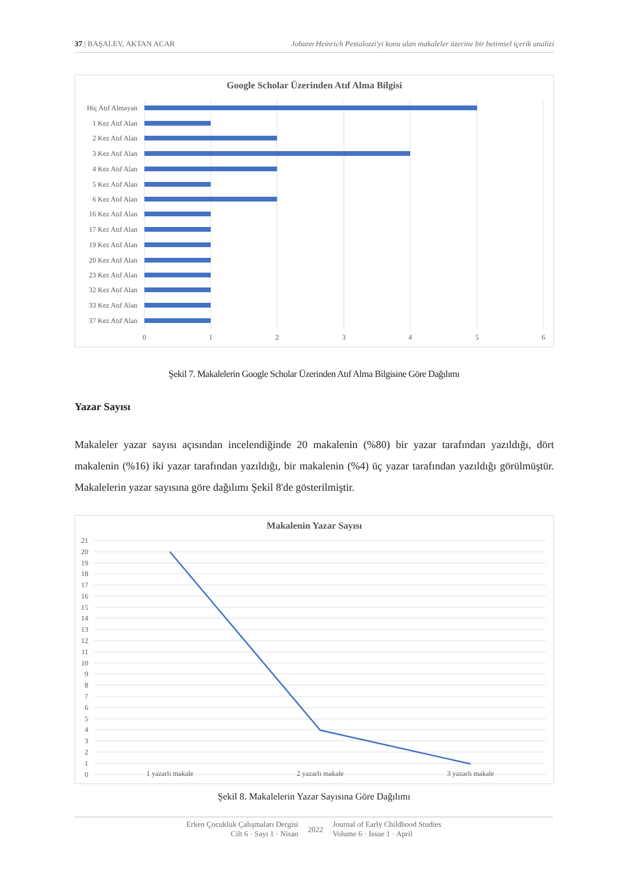37 | BAŞALEV, AKTAN ACAR Johann Heinrich Pestalozzi'yi konu alan makaleler üzerine bir betimsel içerik analizi
Google Scholar Üzerinden Atıf Alma Bilgisi
Hiç Atıf Almayan
1 Kez Atıf Alan
2 Kez Atıf Alan
3 Kez Atıf Alan
4 Kez Atıf Alan
5 Kez Atıf Alan
6 Kez Atıf Alan
16 Kez Atıf Alan
17 Kez Atıf Alan
19 Kez Atıf Alan
20 Kez Atıf Alan
23 Kez Atıf Alan
32 Kez Atıf Alan
33 Kez Atıf Alan
37 Kez Atıf Alan
0
1
2
3
4
5
6
Şekil 7. Makalelerin Google Scholar Üzerinden Atıf Alma Bilgisine Göre Dağılımı
Yazar Sayısı
Makaleler yazar sayısı açısından incelendiğinde 20 makalenin (%80) bir yazar tarafından yazıldığı, dört makalenin (%16) iki yazar tarafından yazıldığı, bir makalenin (%4) üç yazar tarafından yazıldığı görülmüştür. Makalelerin yazar sayısına göre dağılımı Şekil 8'de gösterilmiştir.
Makalenin Yazar Sayısı
21
20
19
18
17
16
15
14
13
12
11
10
9
8
7
6
5
4
3
2
1
0
1 yazarlı makale
2 yazarlı makale
3 yazarlı makale
Şekil 8. Makalelerin Yazar Sayısına Göre Dağılımı
Erken Çocukluk Çalışmaları Dergisi
Cilt 6 · Sayı 1 · Nisan
2022
Journal of Early Childhood Studies
Volume 6 · Issue 1 · April